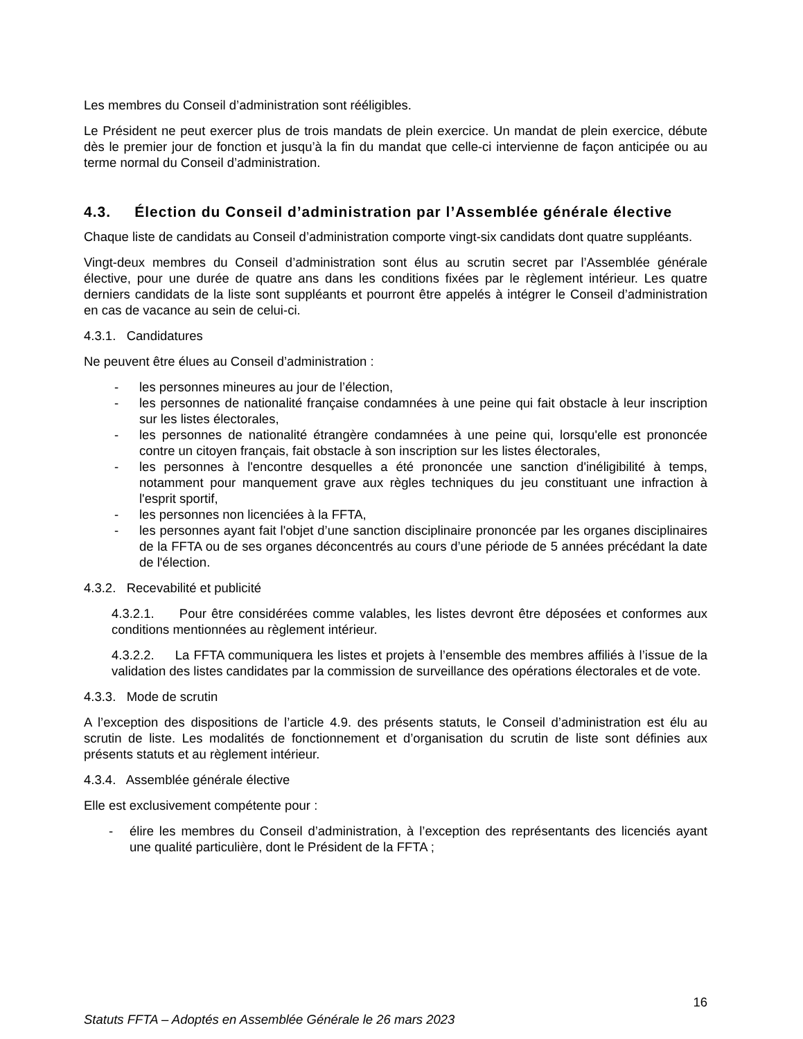Les membres du Conseil d’administration sont rééligibles.
Le Président ne peut exercer plus de trois mandats de plein exercice. Un mandat de plein exercice, débute dès le premier jour de fonction et jusqu’à la fin du mandat que celle-ci intervienne de façon anticipée ou au terme normal du Conseil d’administration.
4.3. Élection du Conseil d’administration par l’Assemblée générale élective
Chaque liste de candidats au Conseil d’administration comporte vingt-six candidats dont quatre suppléants.
Vingt-deux membres du Conseil d’administration sont élus au scrutin secret par l’Assemblée générale élective, pour une durée de quatre ans dans les conditions fixées par le règlement intérieur. Les quatre derniers candidats de la liste sont suppléants et pourront être appelés à intégrer le Conseil d’administration en cas de vacance au sein de celui-ci.
4.3.1. Candidatures
Ne peuvent être élues au Conseil d’administration :
- les personnes mineures au jour de l’élection,
- les personnes de nationalité française condamnées à une peine qui fait obstacle à leur inscription sur les listes électorales,
- les personnes de nationalité étrangère condamnées à une peine qui, lorsqu'elle est prononcée contre un citoyen français, fait obstacle à son inscription sur les listes électorales,
- les personnes à l'encontre desquelles a été prononcée une sanction d'inéligibilité à temps, notamment pour manquement grave aux règles techniques du jeu constituant une infraction à l'esprit sportif,
- les personnes non licenciées à la FFTA,
- les personnes ayant fait l'objet d’une sanction disciplinaire prononcée par les organes disciplinaires de la FFTA ou de ses organes déconcentrés au cours d’une période de 5 années précédant la date de l'élection.
4.3.2. Recevabilité et publicité
4.3.2.1. Pour être considérées comme valables, les listes devront être déposées et conformes aux conditions mentionnées au règlement intérieur.
4.3.2.2. La FFTA communiquera les listes et projets à l’ensemble des membres affiliés à l’issue de la validation des listes candidates par la commission de surveillance des opérations électorales et de vote.
4.3.3. Mode de scrutin
A l’exception des dispositions de l’article 4.9. des présents statuts, le Conseil d’administration est élu au scrutin de liste. Les modalités de fonctionnement et d’organisation du scrutin de liste sont définies aux présents statuts et au règlement intérieur.
4.3.4. Assemblée générale élective
Elle est exclusivement compétente pour :
- élire les membres du Conseil d’administration, à l’exception des représentants des licenciés ayant une qualité particulière, dont le Président de la FFTA ;
16
Statuts FFTA – Adoptés en Assemblée Générale le 26 mars 2023